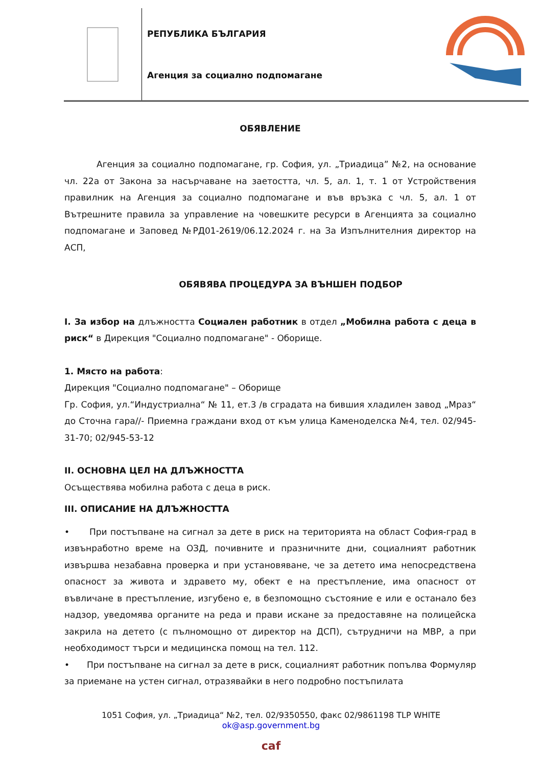РЕПУБЛИКА БЪЛГАРИЯ
Агенция за социално подпомагане
ОБЯВЛЕНИЕ
Агенция за социално подпомагане, гр. София, ул. „Триадица” №2, на основание чл. 22а от Закона за насърчаване на заетостта, чл. 5, ал. 1, т. 1 от Устройствения правилник на Агенция за социално подпомагане и във връзка с чл. 5, ал. 1 от Вътрешните правила за управление на човешките ресурси в Агенцията за социално подпомагане и Заповед №РД01-2619/06.12.2024 г. на За Изпълнителния директор на АСП,
ОБЯВЯВА ПРОЦЕДУРА ЗА ВЪНШЕН ПОДБОР
I. За избор на длъжността Социален работник в отдел „Мобилна работа с деца в риск“ в Дирекция "Социално подпомагане" - Оборище.
1. Място на работа:
Дирекция "Социално подпомагане" – Оборище
Гр. София, ул.“Индустриална“ № 11, ет.3 /в сградата на бившия хладилен завод „Мраз“ до Сточна гара//- Приемна граждани вход от към улица Каменоделска №4, тел. 02/945-31-70; 02/945-53-12
II. ОСНОВНА ЦЕЛ НА ДЛЪЖНОСТТА
Осъществява мобилна работа с деца в риск.
III. ОПИСАНИЕ НА ДЛЪЖНОСТТА
• При постъпване на сигнал за дете в риск на територията на област София-град в извънработно време на ОЗД, почивните и празничните дни, социалният работник извършва незабавна проверка и при установяване, че за детето има непосредствена опасност за живота и здравето му, обект е на престъпление, има опасност от въвличане в престъпление, изгубено е, в безпомощно състояние е или е останало без надзор, уведомява органите на реда и прави искане за предоставяне на полицейска закрила на детето (с пълномощно от директор на ДСП), сътрудничи на МВР, а при необходимост търси и медицинска помощ на тел. 112.
• При постъпване на сигнал за дете в риск, социалният работник попълва Формуляр за приемане на устен сигнал, отразявайки в него подробно постъпилата
1051 София, ул. „Триадица“ №2, тел. 02/9350550, факс 02/9861198 TLP WHITE
ok@asp.government.bg
caf